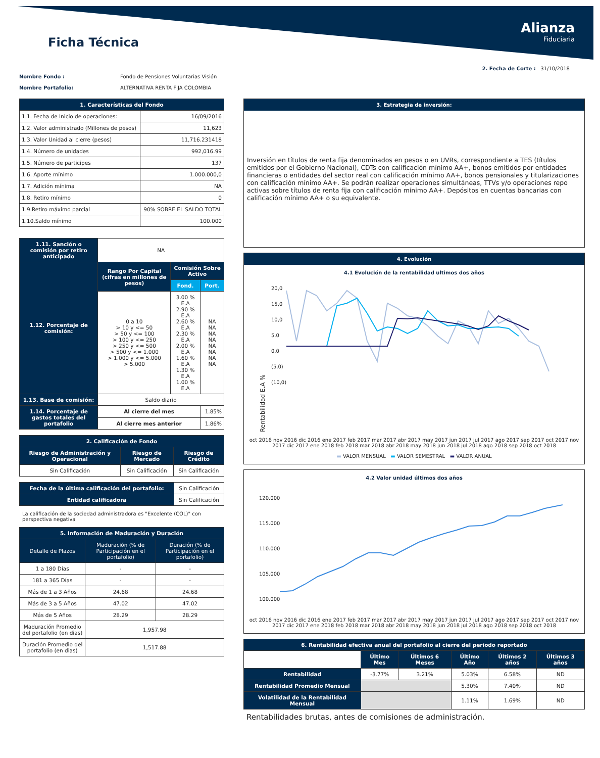Ficha Técnica
Alianza
Fiduciaria
2. Fecha de Corte : 31/10/2018
Nombre Fondo : Fondo de Pensiones Voluntarias Visión
Nombre Portafolio: ALTERNATIVA RENTA FIJA COLOMBIA
| 1. Características del Fondo | |
| --- | --- |
| 1.1. Fecha de Inicio de operaciones: | 16/09/2016 |
| 1.2. Valor administrado (Millones de pesos) | 11,623 |
| 1.3. Valor Unidad al cierre (pesos) | 11,716.231418 |
| 1.4. Número de unidades | 992,016.99 |
| 1.5. Número de participes | 137 |
| 1.6. Aporte mínimo | 1.000.000,0 |
| 1.7. Adición mínima | NA |
| 1.8. Retiro mínimo | 0 |
| 1.9.Retiro máximo parcial | 90% SOBRE EL SALDO TOTAL |
| 1.10.Saldo mínimo | 100.000 |
| 1.11. Sanción o comisión por retiro anticipado | NA | | |
| 1.12. Porcentaje de comisión: | Rango Por Capital (cifras en millones de pesos) | Comisión Sobre Activo | |
| | | Fond. | Port. |
| | 0 a 10 > 10 y <= 50 > 50 y <= 100 > 100 y <= 250 > 250 y <= 500 > 500 y <= 1.000 > 1.000 y <= 5.000 > 5.000 | 3.00 % E.A 2.90 % E.A 2.60 % E.A 2.30 % E.A 2.00 % E.A 1.60 % E.A 1.30 % E.A 1.00 % E.A | NA NA NA NA NA NA NA NA |
| 1.13. Base de comisión: | Saldo diario | | |
| 1.14. Porcentaje de gastos totales del portafolio | Al cierre del mes | | 1.85% |
| | Al cierre mes anterior | | 1.86% |
| 2. Calificación de Fondo | | |
| --- | --- | --- |
| Riesgo de Administración y Operacional | Riesgo de Mercado | Riesgo de Crédito |
| Sin Calificación | Sin Calificación | Sin Calificación |
| Fecha de la última calificación del portafolio: | Sin Calificación |
| Entidad calificadora | Sin Calificación |
La calificación de la sociedad administradora es "Excelente (COL)" con perspectiva negativa
| 5. Información de Maduración y Duración | | |
| --- | --- | --- |
| Detalle de Plazos | Maduración (% de Participación en el portafolio) | Duración (% de Participación en el portafolio) |
| 1 a 180 Días | - | - |
| 181 a 365 Días | - | - |
| Más de 1 a 3 Años | 24.68 | 24.68 |
| Más de 3 a 5 Años | 47.02 | 47.02 |
| Más de 5 Años | 28.29 | 28.29 |
| Maduración Promedio del portafolio (en dias) | 1,957.98 | |
| Duración Promedio del portafolio (en dias) | 1,517.88 | |
3. Estrategia de inversión:
Inversión en títulos de renta fija denominados en pesos o en UVRs, correspondiente a TES (títulos emitidos por el Gobierno Nacional), CDTs con calificación mínimo AA+, bonos emitidos por entidades financieras o entidades del sector real con calificación mínimo AA+, bonos pensionales y titularizaciones con calificación mínimo AA+. Se podrán realizar operaciones simultáneas, TTVs y/o operaciones repo activas sobre títulos de renta fija con calificación mínimo AA+. Depósitos en cuentas bancarias con calificación mínimo AA+ o su equivalente.
4. Evolución
4.1 Evolución de la rentabilidad ultimos dos años
Rentabilidad E.A %
20,0
15,0
10,0
5,0
0,0
(5,0)
(10,0)
oct 2016 nov 2016 dic 2016 ene 2017 feb 2017 mar 2017 abr 2017 may 2017 jun 2017 jul 2017 ago 2017 sep 2017 oct 2017 nov 2017 dic 2017 ene 2018 feb 2018 mar 2018 abr 2018 may 2018 jun 2018 jul 2018 ago 2018 sep 2018 oct 2018
▬ VALOR MENSUAL ▬ VALOR SEMESTRAL ▬ VALOR ANUAL
4.2 Valor unidad últimos dos años
120.000
115.000
110.000
105.000
100.000
oct 2016 nov 2016 dic 2016 ene 2017 feb 2017 mar 2017 abr 2017 may 2017 jun 2017 jul 2017 ago 2017 sep 2017 oct 2017 nov 2017 dic 2017 ene 2018 feb 2018 mar 2018 abr 2018 may 2018 jun 2018 jul 2018 ago 2018 sep 2018 oct 2018
| 6. Rentabilidad efectiva anual del portafolio al cierre del periodo reportado | | | | | |
| --- | --- | --- | --- | --- | --- |
| | Último Mes | Últimos 6 Meses | Último Año | Últimos 2 años | Últimos 3 años |
| Rentabilidad | -3.77% | 3.21% | 5.03% | 6.58% | ND |
| Rentabilidad Promedio Mensual | | | 5.30% | 7.40% | ND |
| Volatilidad de la Rentabilidad Mensual | | | 1.11% | 1.69% | ND |
Rentabilidades brutas, antes de comisiones de administración.